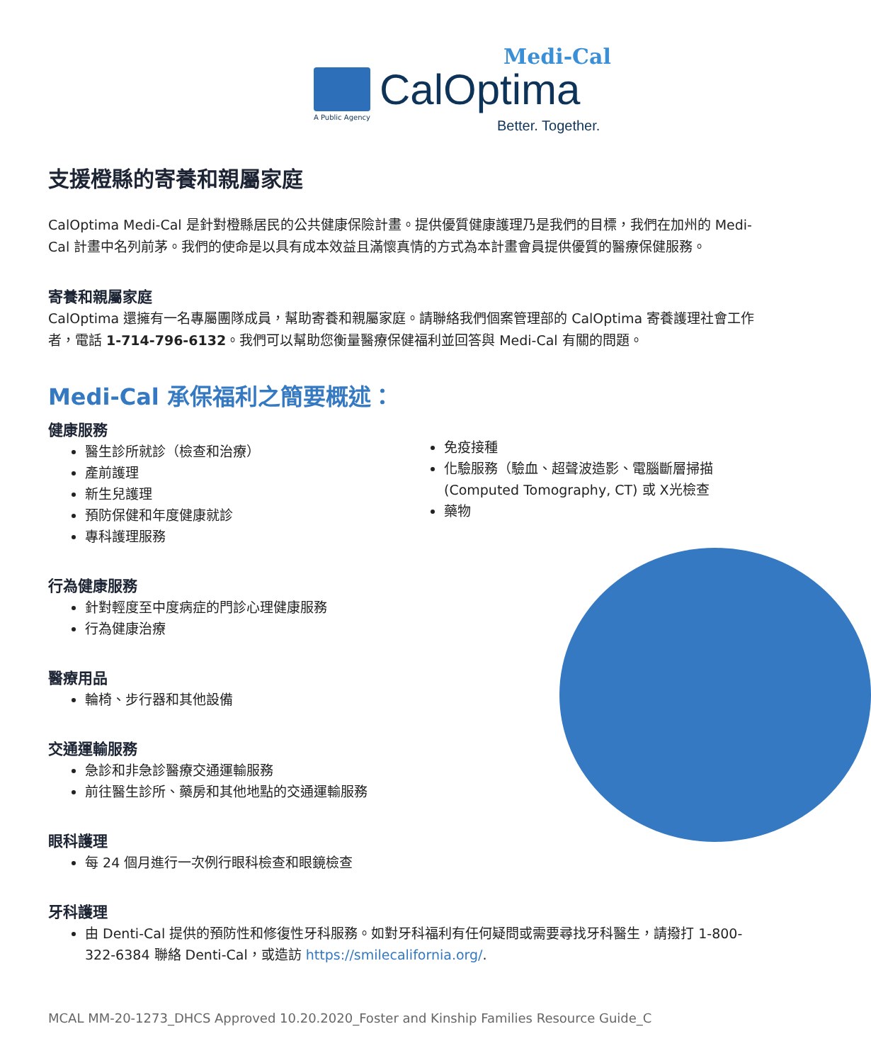Medi-Cal
CalOptima
A Public Agency
Better. Together.
支援橙縣的寄養和親屬家庭
CalOptima Medi-Cal 是針對橙縣居民的公共健康保險計畫。提供優質健康護理乃是我們的目標，我們在加州的 Medi-Cal 計畫中名列前茅。我們的使命是以具有成本效益且滿懷真情的方式為本計畫會員提供優質的醫療保健服務。
寄養和親屬家庭
CalOptima 還擁有一名專屬團隊成員，幫助寄養和親屬家庭。請聯絡我們個案管理部的 CalOptima 寄養護理社會工作者，電話 1-714-796-6132。我們可以幫助您衡量醫療保健福利並回答與 Medi-Cal 有關的問題。
Medi-Cal 承保福利之簡要概述：
健康服務
醫生診所就診（檢查和治療）
產前護理
新生兒護理
預防保健和年度健康就診
專科護理服務
免疫接種
化驗服務（驗血、超聲波造影、電腦斷層掃描 (Computed Tomography, CT) 或 X光檢查
藥物
行為健康服務
針對輕度至中度病症的門診心理健康服務
行為健康治療
醫療用品
輪椅、步行器和其他設備
交通運輸服務
急診和非急診醫療交通運輸服務
前往醫生診所、藥房和其他地點的交通運輸服務
眼科護理
每 24 個月進行一次例行眼科檢查和眼鏡檢查
牙科護理
由 Denti-Cal 提供的預防性和修復性牙科服務。如對牙科福利有任何疑問或需要尋找牙科醫生，請撥打 1-800-322-6384 聯絡 Denti-Cal，或造訪 https://smilecalifornia.org/.
MCAL MM-20-1273_DHCS Approved 10.20.2020_Foster and Kinship Families Resource Guide_C